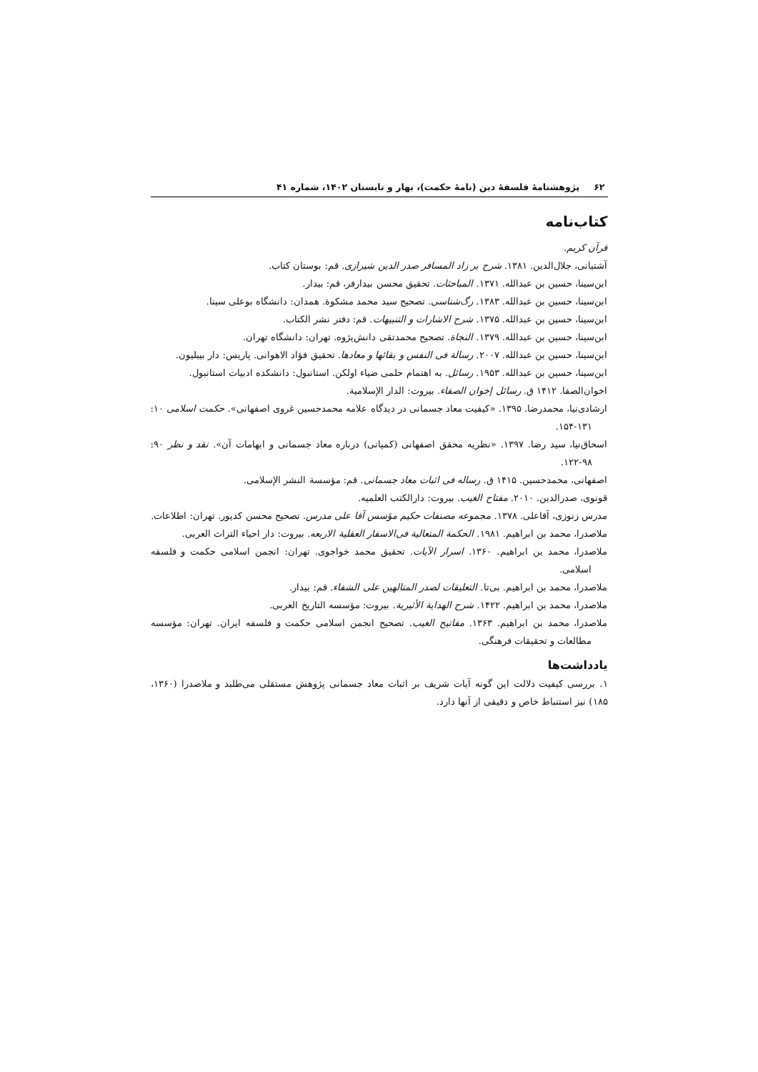۶۲ پژوهشنامهٔ فلسفهٔ دین (نامهٔ حکمت)، بهار و تابستان ۱۴۰۲، شماره ۴۱
کتاب‌نامه
قرآن کریم.
آشتیانی، جلال‌الدین. ۱۳۸۱. شرح بر زاد المسافر صدر الدین شیرازی. قم: بوستان کتاب.
ابن‌سینا، حسین بن عبدالله. ۱۳۷۱. المباحثات. تحقیق محسن بیدارفر، قم: بیدار.
ابن‌سینا، حسین بن عبدالله. ۱۳۸۳. رگ‌شناسی. تصحیح سید محمد مشکوة. همدان: دانشگاه بوعلی سینا.
ابن‌سینا، حسین بن عبدالله. ۱۳۷۵. شرح الاشارات و التنبیهات. قم: دفتر نشر الکتاب.
ابن‌سینا، حسین بن عبدالله. ۱۳۷۹. النجاة. تصحیح محمدتقی دانش‌پژوه. تهران: دانشگاه تهران.
ابن‌سینا، حسین بن عبدالله. ۲۰۰۷. رسالة فی النفس و بقائها و معادها. تحقیق فؤاد الاهوانی. پاریس: دار بیبلیون.
ابن‌سینا، حسین بن عبدالله. ۱۹۵۳. رسائل. به اهتمام حلمی ضیاء اولکن. استانبول: دانشکده ادبیات استانبول.
اخوان‌الصفا. ۱۴۱۲ ق. رسائل إخوان الصفاء. بیروت: الدار الإسلامیة.
ارشادی‌نیا، محمدرضا. ۱۳۹۵. «کیفیت معاد جسمانی در دیدگاه علامه محمدحسین غروی اصفهانی». حکمت اسلامی ۱۰: ۱۳۱-۱۵۴.
اسحاق‌نیا، سید رضا. ۱۳۹۷. «نظریه محقق اصفهانی (کمپانی) درباره معاد جسمانی و ابهامات آن». نقد و نظر ۹۰: ۹۸-۱۲۲.
اصفهانی، محمدحسین. ۱۴۱۵ ق. رساله فی اثبات معاد جسمانی. قم: مؤسسة النشر الإسلامی.
قونوی، صدرالدین. ۲۰۱۰. مفتاح الغیب. بیروت: دارالکتب العلمیه.
مدرس زنوزی، آقاعلی. ۱۳۷۸. مجموعه مصنفات حکیم مؤسس آقا علی مدرس. تصحیح محسن کدیور. تهران: اطلاعات.
ملاصدرا، محمد بن ابراهیم. ۱۹۸۱. الحکمة المتعالیة فی‌الاسفار العقلیة الاربعه. بیروت: دار احیاء التراث العربی.
ملاصدرا، محمد بن ابراهیم. ۱۳۶۰. اسرار الآیات. تحقیق محمد خواجوی. تهران: انجمن اسلامی حکمت و فلسفه اسلامی.
ملاصدرا، محمد بن ابراهیم. بی‌تا. التعلیقات لصدر المتالهین علی الشفاء. قم: بیدار.
ملاصدرا، محمد بن ابراهیم. ۱۴۲۲. شرح الهدایة الأثیریة. بیروت: مؤسسه التاریخ العربی.
ملاصدرا، محمد بن ابراهیم. ۱۳۶۳. مفاتیح الغیب. تصحیح انجمن اسلامی حکمت و فلسفه ایران. تهران: مؤسسه مطالعات و تحقیقات فرهنگی.
یادداشت‌ها
۱. بررسی کیفیت دلالت این گونه آیات شریف بر اثبات معاد جسمانی پژوهش مستقلی می‌طلبد و ملاصدرا (۱۳۶۰، ۱۸۵) نیز استنباط خاص و دقیقی از آنها دارد.